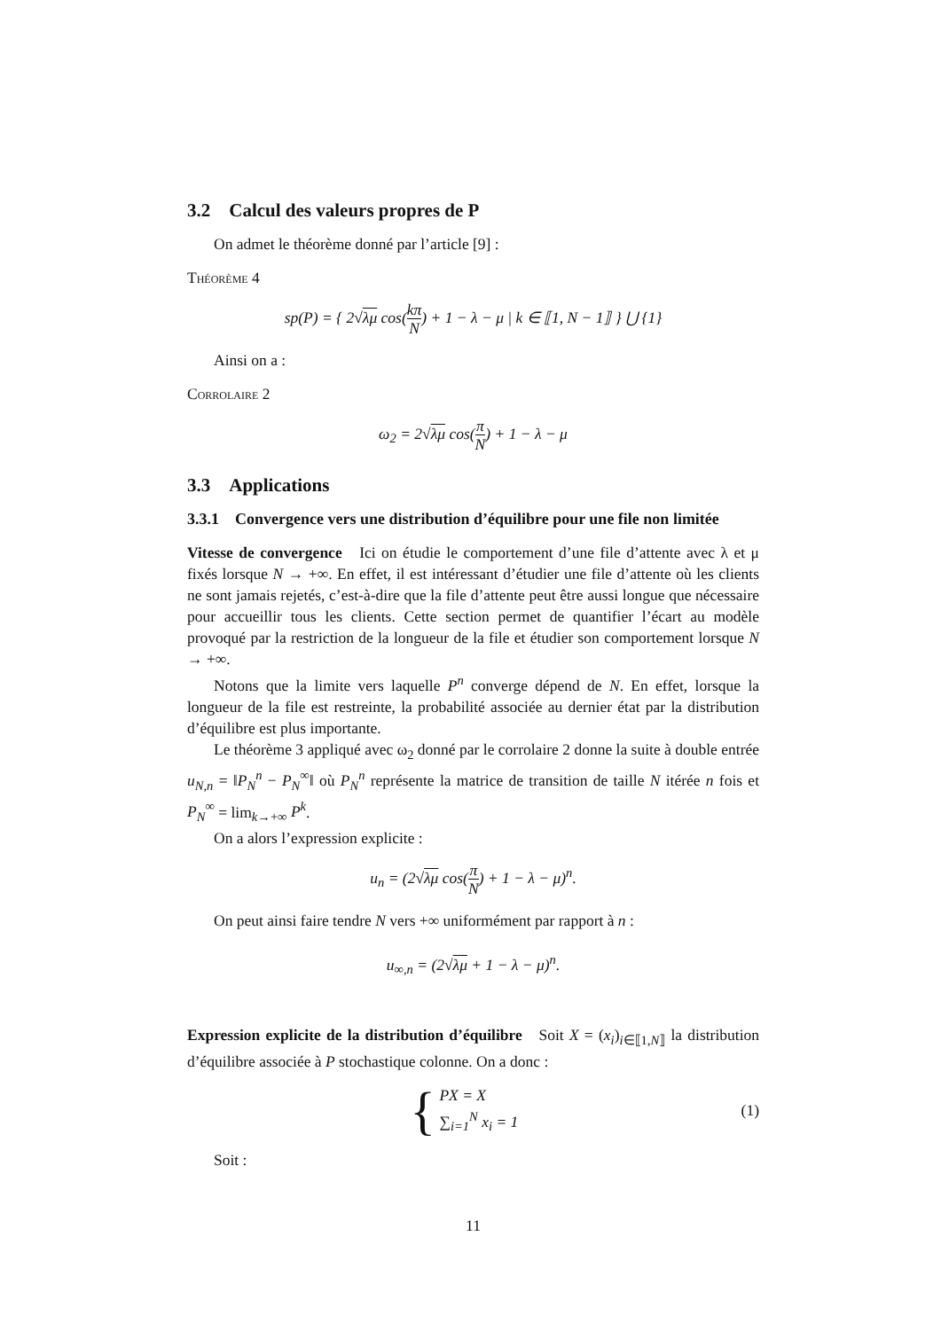3.2 Calcul des valeurs propres de P
On admet le théorème donné par l’article [9] :
Théorème 4
sp(P) = { 2√λμ cos(kπ N) + 1 − λ − μ | k ∈ ⟦1, N − 1⟧ } ⋃ {1}
Ainsi on a :
Corrolaire 2
ω<sub>2</sub> = 2√λμ cos(π N) + 1 − λ − μ
3.3 Applications
3.3.1 Convergence vers une distribution d’équilibre pour une file non limitée
Vitesse de convergence Ici on étudie le comportement d’une file d’attente avec λ et μ fixés lorsque N → +∞. En effet, il est intéressant d’étudier une file d’attente où les clients ne sont jamais rejetés, c’est-à-dire que la file d’attente peut être aussi longue que nécessaire pour accueillir tous les clients. Cette section permet de quantifier l’écart au modèle provoqué par la restriction de la longueur de la file et étudier son comportement lorsque N → +∞.
Notons que la limite vers laquelle P<sup>n</sup> converge dépend de N. En effet, lorsque la longueur de la file est restreinte, la probabilité associée au dernier état par la distribution d’équilibre est plus importante.
Le théorème 3 appliqué avec ω<sub>2</sub> donné par le corrolaire 2 donne la suite à double entrée u<sub>N,n</sub> = ‖P<sub>N</sub><sup>n</sup> − P<sub>N</sub><sup>∞</sup>‖ où P<sub>N</sub><sup>n</sup> représente la matrice de transition de taille N itérée n fois et P<sub>N</sub><sup>∞</sup> = lim<sub>k→+∞</sub> P<sup>k</sup>.
On a alors l’expression explicite :
u<sub>n</sub> = (2√λμ cos(π N) + 1 − λ − μ)<sup>n</sup>.
On peut ainsi faire tendre N vers +∞ uniformément par rapport à n :
u<sub>∞,n</sub> = (2√λμ + 1 − λ − μ)<sup>n</sup>.
Expression explicite de la distribution d’équilibre Soit X = (x<sub>i</sub>)<sub>i∈⟦1,N⟧</sub> la distribution d’équilibre associée à P stochastique colonne. On a donc :
{ PX = X
∑<sub>i=1</sub><sup>N</sup> x<sub>i</sub> = 1
(1)
Soit :
11